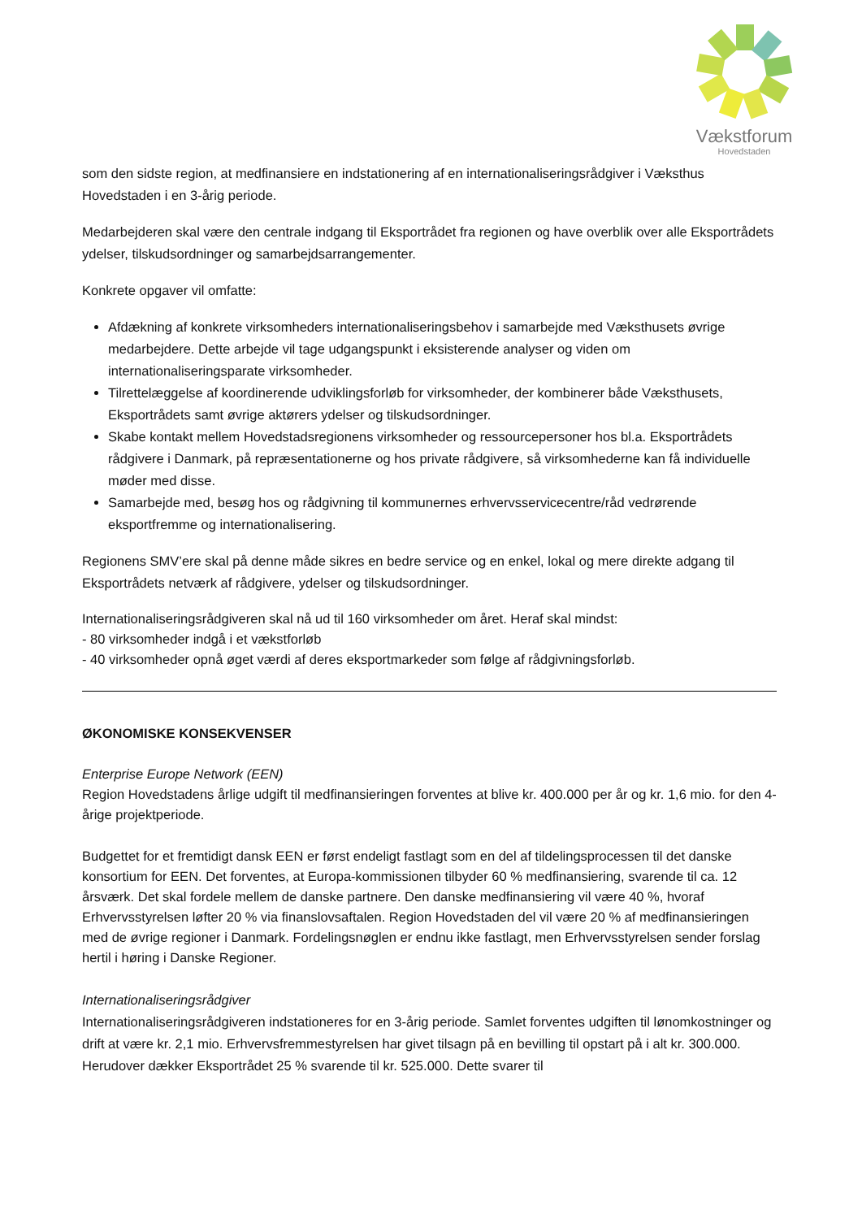Vækstforum
Hovedstaden
som den sidste region, at medfinansiere en indstationering af en internationaliseringsrådgiver i Væksthus Hovedstaden i en 3-årig periode.
Medarbejderen skal være den centrale indgang til Eksportrådet fra regionen og have overblik over alle Eksportrådets ydelser, tilskudsordninger og samarbejdsarrangementer.
Konkrete opgaver vil omfatte:
Afdækning af konkrete virksomheders internationaliseringsbehov i samarbejde med Væksthusets øvrige medarbejdere. Dette arbejde vil tage udgangspunkt i eksisterende analyser og viden om internationaliseringsparate virksomheder.
Tilrettelæggelse af koordinerende udviklingsforløb for virksomheder, der kombinerer både Væksthusets, Eksportrådets samt øvrige aktørers ydelser og tilskudsordninger.
Skabe kontakt mellem Hovedstadsregionens virksomheder og ressourcepersoner hos bl.a. Eksportrådets rådgivere i Danmark, på repræsentationerne og hos private rådgivere, så virksomhederne kan få individuelle møder med disse.
Samarbejde med, besøg hos og rådgivning til kommunernes erhvervsservicecentre/råd vedrørende eksportfremme og internationalisering.
Regionens SMV’ere skal på denne måde sikres en bedre service og en enkel, lokal og mere direkte adgang til Eksportrådets netværk af rådgivere, ydelser og tilskudsordninger.
Internationaliseringsrådgiveren skal nå ud til 160 virksomheder om året. Heraf skal mindst:
- 80 virksomheder indgå i et vækstforløb
- 40 virksomheder opnå øget værdi af deres eksportmarkeder som følge af rådgivningsforløb.
ØKONOMISKE KONSEKVENSER
Enterprise Europe Network (EEN)
Region Hovedstadens årlige udgift til medfinansieringen forventes at blive kr. 400.000 per år og kr. 1,6 mio. for den 4-årige projektperiode.
Budgettet for et fremtidigt dansk EEN er først endeligt fastlagt som en del af tildelingsprocessen til det danske konsortium for EEN. Det forventes, at Europa-kommissionen tilbyder 60 % medfinansiering, svarende til ca. 12 årsværk. Det skal fordele mellem de danske partnere. Den danske medfinansiering vil være 40 %, hvoraf Erhvervsstyrelsen løfter 20 % via finanslovsaftalen. Region Hovedstaden del vil være 20 % af medfinansieringen med de øvrige regioner i Danmark. Fordelingsnøglen er endnu ikke fastlagt, men Erhvervsstyrelsen sender forslag hertil i høring i Danske Regioner.
Internationaliseringsrådgiver
Internationaliseringsrådgiveren indstationeres for en 3-årig periode. Samlet forventes udgiften til lønomkostninger og drift at være kr. 2,1 mio. Erhvervsfremmestyrelsen har givet tilsagn på en bevilling til opstart på i alt kr. 300.000. Herudover dækker Eksportrådet 25 % svarende til kr. 525.000. Dette svarer til